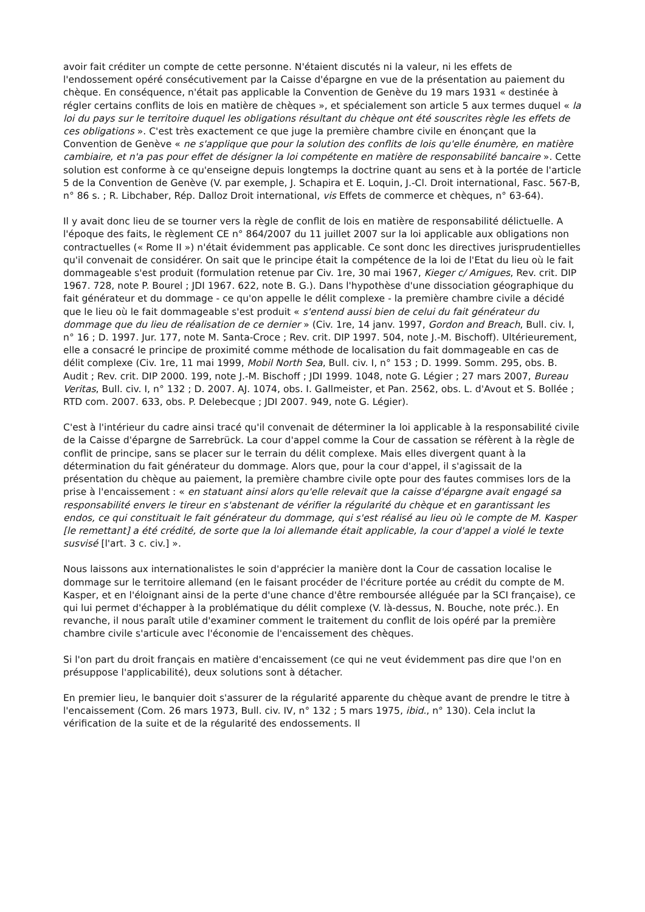avoir fait créditer un compte de cette personne. N'étaient discutés ni la valeur, ni les effets de l'endossement opéré consécutivement par la Caisse d'épargne en vue de la présentation au paiement du chèque. En conséquence, n'était pas applicable la Convention de Genève du 19 mars 1931 « destinée à régler certains conflits de lois en matière de chèques », et spécialement son article 5 aux termes duquel « la loi du pays sur le territoire duquel les obligations résultant du chèque ont été souscrites règle les effets de ces obligations ». C'est très exactement ce que juge la première chambre civile en énonçant que la Convention de Genève « ne s'applique que pour la solution des conflits de lois qu'elle énumère, en matière cambiaire, et n'a pas pour effet de désigner la loi compétente en matière de responsabilité bancaire ». Cette solution est conforme à ce qu'enseigne depuis longtemps la doctrine quant au sens et à la portée de l'article 5 de la Convention de Genève (V. par exemple, J. Schapira et E. Loquin, J.-Cl. Droit international, Fasc. 567-B, n° 86 s. ; R. Libchaber, Rép. Dalloz Droit international, vis Effets de commerce et chèques, n° 63-64).
Il y avait donc lieu de se tourner vers la règle de conflit de lois en matière de responsabilité délictuelle. A l'époque des faits, le règlement CE n° 864/2007 du 11 juillet 2007 sur la loi applicable aux obligations non contractuelles (« Rome II ») n'était évidemment pas applicable. Ce sont donc les directives jurisprudentielles qu'il convenait de considérer. On sait que le principe était la compétence de la loi de l'Etat du lieu où le fait dommageable s'est produit (formulation retenue par Civ. 1re, 30 mai 1967, Kieger c/ Amigues, Rev. crit. DIP 1967. 728, note P. Bourel ; JDI 1967. 622, note B. G.). Dans l'hypothèse d'une dissociation géographique du fait générateur et du dommage - ce qu'on appelle le délit complexe - la première chambre civile a décidé que le lieu où le fait dommageable s'est produit « s'entend aussi bien de celui du fait générateur du dommage que du lieu de réalisation de ce dernier » (Civ. 1re, 14 janv. 1997, Gordon and Breach, Bull. civ. I, n° 16 ; D. 1997. Jur. 177, note M. Santa-Croce ; Rev. crit. DIP 1997. 504, note J.-M. Bischoff). Ultérieurement, elle a consacré le principe de proximité comme méthode de localisation du fait dommageable en cas de délit complexe (Civ. 1re, 11 mai 1999, Mobil North Sea, Bull. civ. I, n° 153 ; D. 1999. Somm. 295, obs. B. Audit ; Rev. crit. DIP 2000. 199, note J.-M. Bischoff ; JDI 1999. 1048, note G. Légier ; 27 mars 2007, Bureau Veritas, Bull. civ. I, n° 132 ; D. 2007. AJ. 1074, obs. I. Gallmeister, et Pan. 2562, obs. L. d'Avout et S. Bollée ; RTD com. 2007. 633, obs. P. Delebecque ; JDI 2007. 949, note G. Légier).
C'est à l'intérieur du cadre ainsi tracé qu'il convenait de déterminer la loi applicable à la responsabilité civile de la Caisse d'épargne de Sarrebrück. La cour d'appel comme la Cour de cassation se réfèrent à la règle de conflit de principe, sans se placer sur le terrain du délit complexe. Mais elles divergent quant à la détermination du fait générateur du dommage. Alors que, pour la cour d'appel, il s'agissait de la présentation du chèque au paiement, la première chambre civile opte pour des fautes commises lors de la prise à l'encaissement : « en statuant ainsi alors qu'elle relevait que la caisse d'épargne avait engagé sa responsabilité envers le tireur en s'abstenant de vérifier la régularité du chèque et en garantissant les endos, ce qui constituait le fait générateur du dommage, qui s'est réalisé au lieu où le compte de M. Kasper [le remettant] a été crédité, de sorte que la loi allemande était applicable, la cour d'appel a violé le texte susvisé [l'art. 3 c. civ.] ».
Nous laissons aux internationalistes le soin d'apprécier la manière dont la Cour de cassation localise le dommage sur le territoire allemand (en le faisant procéder de l'écriture portée au crédit du compte de M. Kasper, et en l'éloignant ainsi de la perte d'une chance d'être remboursée alléguée par la SCI française), ce qui lui permet d'échapper à la problématique du délit complexe (V. là-dessus, N. Bouche, note préc.). En revanche, il nous paraît utile d'examiner comment le traitement du conflit de lois opéré par la première chambre civile s'articule avec l'économie de l'encaissement des chèques.
Si l'on part du droit français en matière d'encaissement (ce qui ne veut évidemment pas dire que l'on en présuppose l'applicabilité), deux solutions sont à détacher.
En premier lieu, le banquier doit s'assurer de la régularité apparente du chèque avant de prendre le titre à l'encaissement (Com. 26 mars 1973, Bull. civ. IV, n° 132 ; 5 mars 1975, ibid., n° 130). Cela inclut la vérification de la suite et de la régularité des endossements. Il